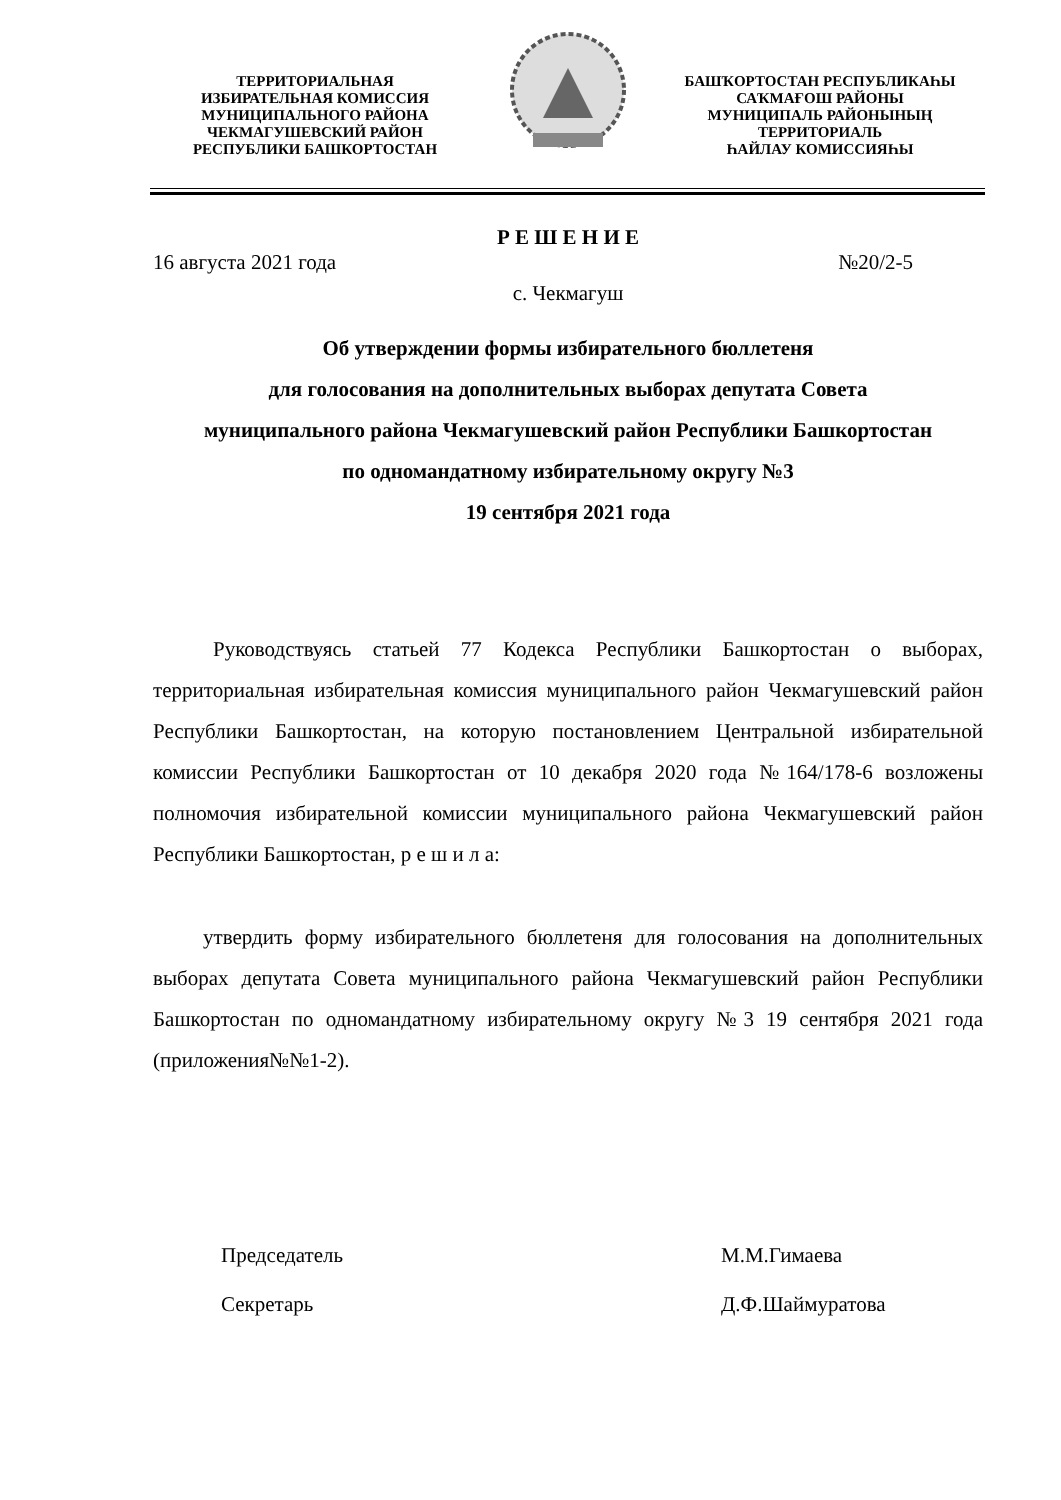ТЕРРИТОРИАЛЬНАЯ
ИЗБИРАТЕЛЬНАЯ КОМИССИЯ
МУНИЦИПАЛЬНОГО РАЙОНА
ЧЕКМАГУШЕВСКИЙ РАЙОН
РЕСПУБЛИКИ БАШКОРТОСТАН
БАШҠОРТОСТАН РЕСПУБЛИКАҺЫ
САҠМАҒОШ РАЙОНЫ
МУНИЦИПАЛЬ РАЙОНЫНЫҢ
ТЕРРИТОРИАЛЬ
ҺАЙЛАУ КОМИССИЯҺЫ
Р Е Ш Е Н И Е
16 августа 2021 года №20/2-5
с. Чекмагуш
Об утверждении формы избирательного бюллетеня
для голосования на дополнительных выборах депутата Совета
муниципального района Чекмагушевский район Республики Башкортостан
по одномандатному избирательному округу №3
19 сентября 2021 года
Руководствуясь статьей 77 Кодекса Республики Башкортостан о выборах, территориальная избирательная комиссия муниципального район Чекмагушевский район Республики Башкортостан, на которую постановлением Центральной избирательной комиссии Республики Башкортостан от 10 декабря 2020 года №164/178-6 возложены полномочия избирательной комиссии муниципального района Чекмагушевский район Республики Башкортостан, р е ш и л а:
утвердить форму избирательного бюллетеня для голосования на дополнительных выборах депутата Совета муниципального района Чекмагушевский район Республики Башкортостан по одномандатному избирательному округу №3 19 сентября 2021 года (приложения№№1-2).
Председатель М.М.Гимаева
Секретарь Д.Ф.Шаймуратова